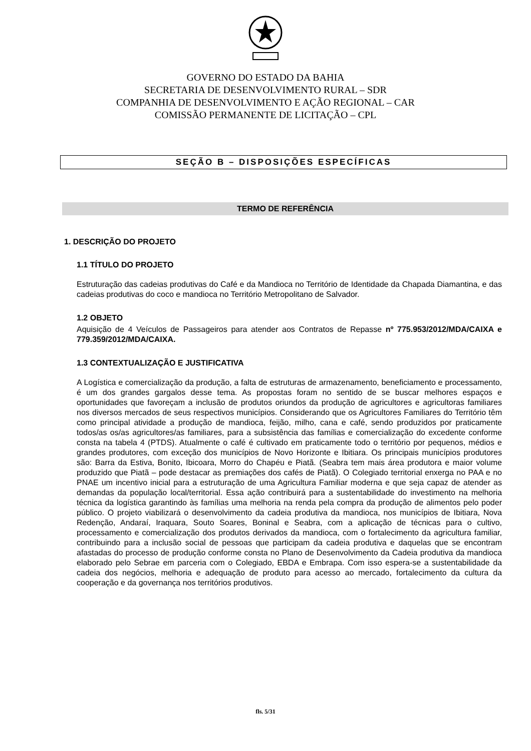GOVERNO DO ESTADO DA BAHIA
SECRETARIA DE DESENVOLVIMENTO RURAL – SDR
COMPANHIA DE DESENVOLVIMENTO E AÇÃO REGIONAL – CAR
COMISSÃO PERMANENTE DE LICITAÇÃO – CPL
SEÇÃO B – DISPOSIÇÕES ESPECÍFICAS
TERMO DE REFERÊNCIA
1. DESCRIÇÃO DO PROJETO
1.1 TÍTULO DO PROJETO
Estruturação das cadeias produtivas do Café e da Mandioca no Território de Identidade da Chapada Diamantina, e das cadeias produtivas do coco e mandioca no Território Metropolitano de Salvador.
1.2 OBJETO
Aquisição de 4 Veículos de Passageiros para atender aos Contratos de Repasse nº 775.953/2012/MDA/CAIXA e 779.359/2012/MDA/CAIXA.
1.3 CONTEXTUALIZAÇÃO E JUSTIFICATIVA
A Logística e comercialização da produção, a falta de estruturas de armazenamento, beneficiamento e processamento, é um dos grandes gargalos desse tema. As propostas foram no sentido de se buscar melhores espaços e oportunidades que favoreçam a inclusão de produtos oriundos da produção de agricultores e agricultoras familiares nos diversos mercados de seus respectivos municípios. Considerando que os Agricultores Familiares do Território têm como principal atividade a produção de mandioca, feijão, milho, cana e café, sendo produzidos por praticamente todos/as os/as agricultores/as familiares, para a subsistência das famílias e comercialização do excedente conforme consta na tabela 4 (PTDS). Atualmente o café é cultivado em praticamente todo o território por pequenos, médios e grandes produtores, com exceção dos municípios de Novo Horizonte e Ibitiara. Os principais municípios produtores são: Barra da Estiva, Bonito, Ibicoara, Morro do Chapéu e Piatã. (Seabra tem mais área produtora e maior volume produzido que Piatã – pode destacar as premiações dos cafés de Piatã). O Colegiado territorial enxerga no PAA e no PNAE um incentivo inicial para a estruturação de uma Agricultura Familiar moderna e que seja capaz de atender as demandas da população local/territorial. Essa ação contribuirá para a sustentabilidade do investimento na melhoria técnica da logística garantindo às famílias uma melhoria na renda pela compra da produção de alimentos pelo poder público. O projeto viabilizará o desenvolvimento da cadeia produtiva da mandioca, nos municípios de Ibitiara, Nova Redenção, Andaraí, Iraquara, Souto Soares, Boninal e Seabra, com a aplicação de técnicas para o cultivo, processamento e comercialização dos produtos derivados da mandioca, com o fortalecimento da agricultura familiar, contribuindo para a inclusão social de pessoas que participam da cadeia produtiva e daquelas que se encontram afastadas do processo de produção conforme consta no Plano de Desenvolvimento da Cadeia produtiva da mandioca elaborado pelo Sebrae em parceria com o Colegiado, EBDA e Embrapa. Com isso espera-se a sustentabilidade da cadeia dos negócios, melhoria e adequação de produto para acesso ao mercado, fortalecimento da cultura da cooperação e da governança nos territórios produtivos.
fls. 5/31